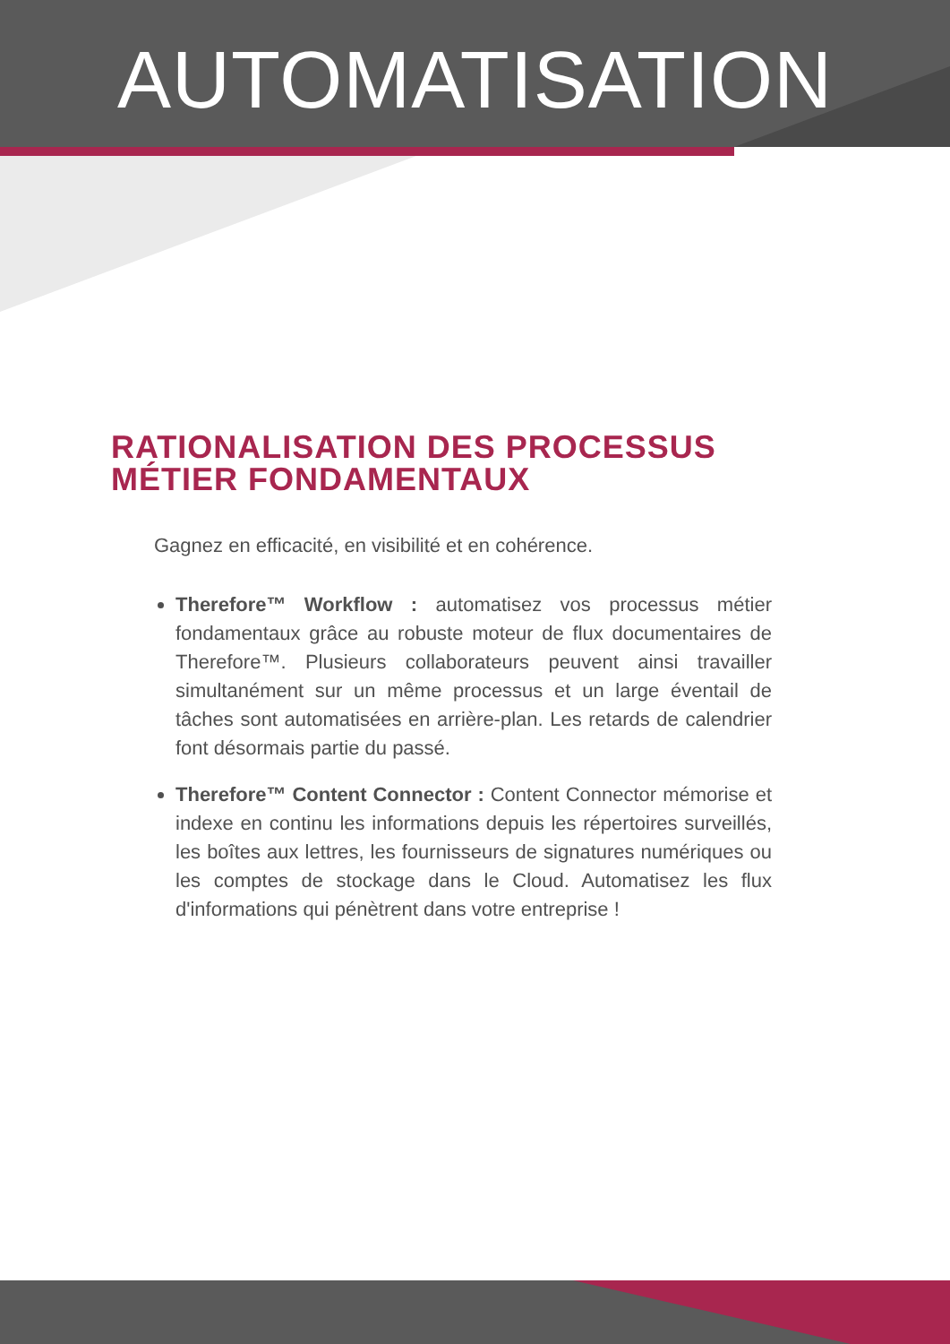AUTOMATISATION
RATIONALISATION DES PROCESSUS MÉTIER FONDAMENTAUX
Gagnez en efficacité, en visibilité et en cohérence.
Therefore™ Workflow : automatisez vos processus métier fondamentaux grâce au robuste moteur de flux documentaires de Therefore™. Plusieurs collaborateurs peuvent ainsi travailler simultanément sur un même processus et un large éventail de tâches sont automatisées en arrière-plan. Les retards de calendrier font désormais partie du passé.
Therefore™ Content Connector : Content Connector mémorise et indexe en continu les informations depuis les répertoires surveillés, les boîtes aux lettres, les fournisseurs de signatures numériques ou les comptes de stockage dans le Cloud. Automatisez les flux d'informations qui pénètrent dans votre entreprise !